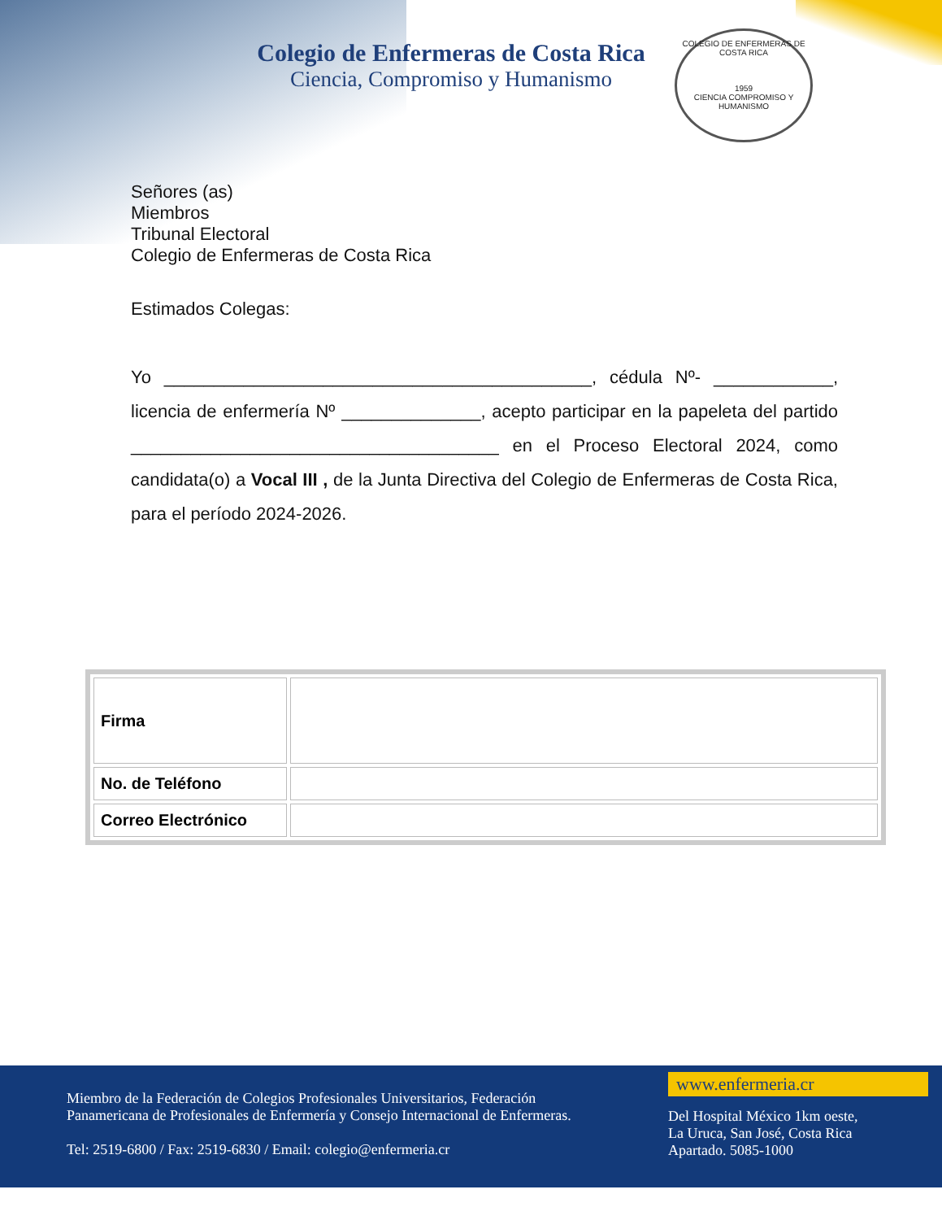Colegio de Enfermeras de Costa Rica
Ciencia, Compromiso y Humanismo
COLEGIO DE ENFERMERAS DE COSTA RICA
1959
CIENCIA COMPROMISO Y HUMANISMO
Señores (as)
Miembros
Tribunal Electoral
Colegio de Enfermeras de Costa Rica
Estimados Colegas:
Yo ___________________________________________, cédula Nº- ____________, licencia de enfermería Nº ______________, acepto participar en la papeleta del partido _____________________________________ en el Proceso Electoral 2024, como candidata(o) a Vocal III , de la Junta Directiva del Colegio de Enfermeras de Costa Rica, para el período 2024-2026.
| Firma | |
| No. de Teléfono | |
| Correo Electrónico | |
Miembro de la Federación de Colegios Profesionales Universitarios, Federación Panamericana de Profesionales de Enfermería y Consejo Internacional de Enfermeras.
Tel: 2519-6800 / Fax: 2519-6830 / Email: colegio@enfermeria.cr
www.enfermeria.cr
Del Hospital México 1km oeste,
La Uruca, San José, Costa Rica
Apartado. 5085-1000